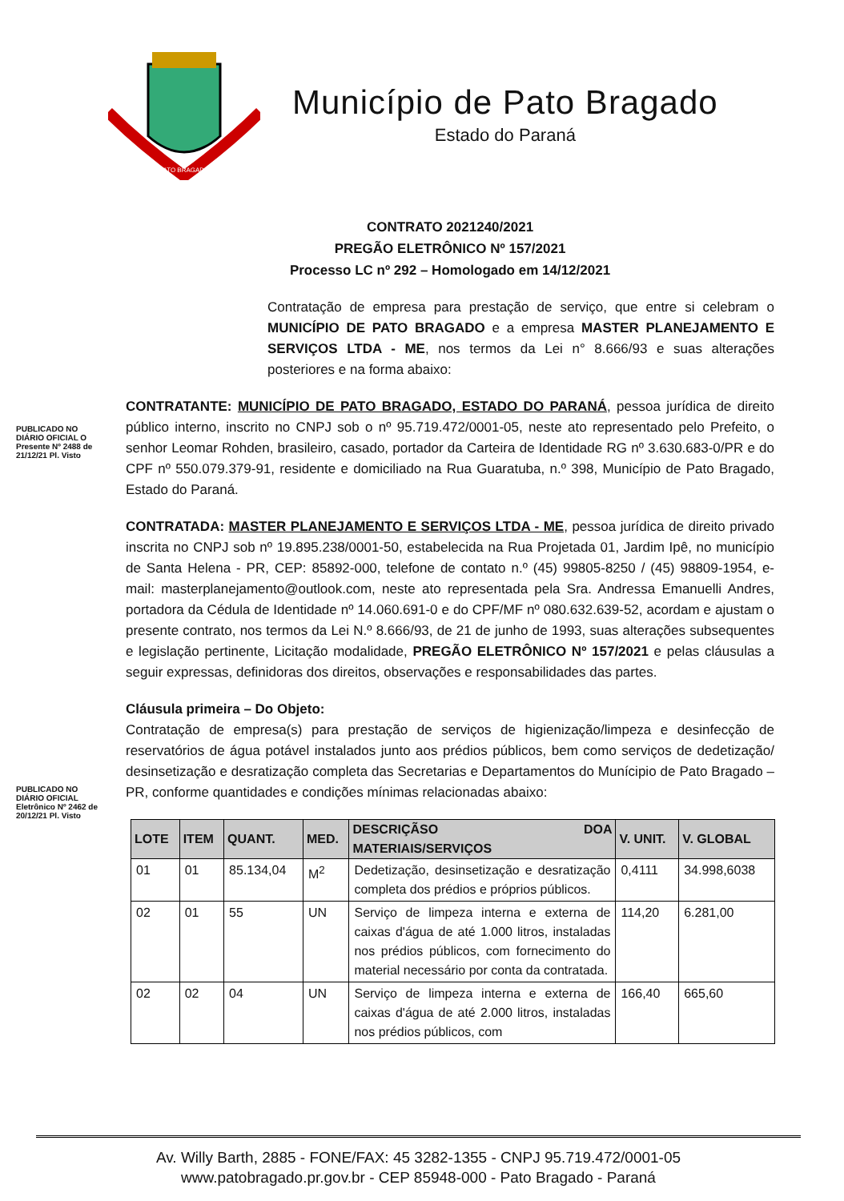PATO BRAGADO
Município de Pato Bragado
Estado do Paraná
PUBLICADO NO DIÁRIO OFICIAL O Presente Nº 2488 de 21/12/21 Pl. Visto
PUBLICADO NO DIÁRIO OFICIAL Eletrônico Nº 2462 de 20/12/21 Pl. Visto
CONTRATO 2021240/2021
PREGÃO ELETRÔNICO Nº 157/2021
Processo LC nº 292 – Homologado em 14/12/2021
Contratação de empresa para prestação de serviço, que entre si celebram o MUNICÍPIO DE PATO BRAGADO e a empresa MASTER PLANEJAMENTO E SERVIÇOS LTDA - ME, nos termos da Lei n° 8.666/93 e suas alterações posteriores e na forma abaixo:
CONTRATANTE: MUNICÍPIO DE PATO BRAGADO, ESTADO DO PARANÁ, pessoa jurídica de direito público interno, inscrito no CNPJ sob o nº 95.719.472/0001-05, neste ato representado pelo Prefeito, o senhor Leomar Rohden, brasileiro, casado, portador da Carteira de Identidade RG nº 3.630.683-0/PR e do CPF nº 550.079.379-91, residente e domiciliado na Rua Guaratuba, n.º 398, Município de Pato Bragado, Estado do Paraná.
CONTRATADA: MASTER PLANEJAMENTO E SERVIÇOS LTDA - ME, pessoa jurídica de direito privado inscrita no CNPJ sob nº 19.895.238/0001-50, estabelecida na Rua Projetada 01, Jardim Ipê, no município de Santa Helena - PR, CEP: 85892-000, telefone de contato n.º (45) 99805-8250 / (45) 98809-1954, e-mail: masterplanejamento@outlook.com, neste ato representada pela Sra. Andressa Emanuelli Andres, portadora da Cédula de Identidade nº 14.060.691-0 e do CPF/MF nº 080.632.639-52, acordam e ajustam o presente contrato, nos termos da Lei N.º 8.666/93, de 21 de junho de 1993, suas alterações subsequentes e legislação pertinente, Licitação modalidade, PREGÃO ELETRÔNICO Nº 157/2021 e pelas cláusulas a seguir expressas, definidoras dos direitos, observações e responsabilidades das partes.
Cláusula primeira – Do Objeto:
Contratação de empresa(s) para prestação de serviços de higienização/limpeza e desinfecção de reservatórios de água potável instalados junto aos prédios públicos, bem como serviços de dedetização/ desinsetização e desratização completa das Secretarias e Departamentos do Munícipio de Pato Bragado – PR, conforme quantidades e condições mínimas relacionadas abaixo:
| LOTE | ITEM | QUANT. | MED. | DESCRIÇÃSO DOA MATERIAIS/SERVIÇOS | V. UNIT. | V. GLOBAL |
| --- | --- | --- | --- | --- | --- | --- |
| 01 | 01 | 85.134,04 | M<sup>2</sup> | Dedetização, desinsetização e desratização completa dos prédios e próprios públicos. | 0,4111 | 34.998,6038 |
| 02 | 01 | 55 | UN | Serviço de limpeza interna e externa de caixas d'água de até 1.000 litros, instaladas nos prédios públicos, com fornecimento do material necessário por conta da contratada. | 114,20 | 6.281,00 |
| 02 | 02 | 04 | UN | Serviço de limpeza interna e externa de caixas d'água de até 2.000 litros, instaladas nos prédios públicos, com | 166,40 | 665,60 |
Av. Willy Barth, 2885 - FONE/FAX: 45 3282-1355 - CNPJ 95.719.472/0001-05
www.patobragado.pr.gov.br - CEP 85948-000 - Pato Bragado - Paraná